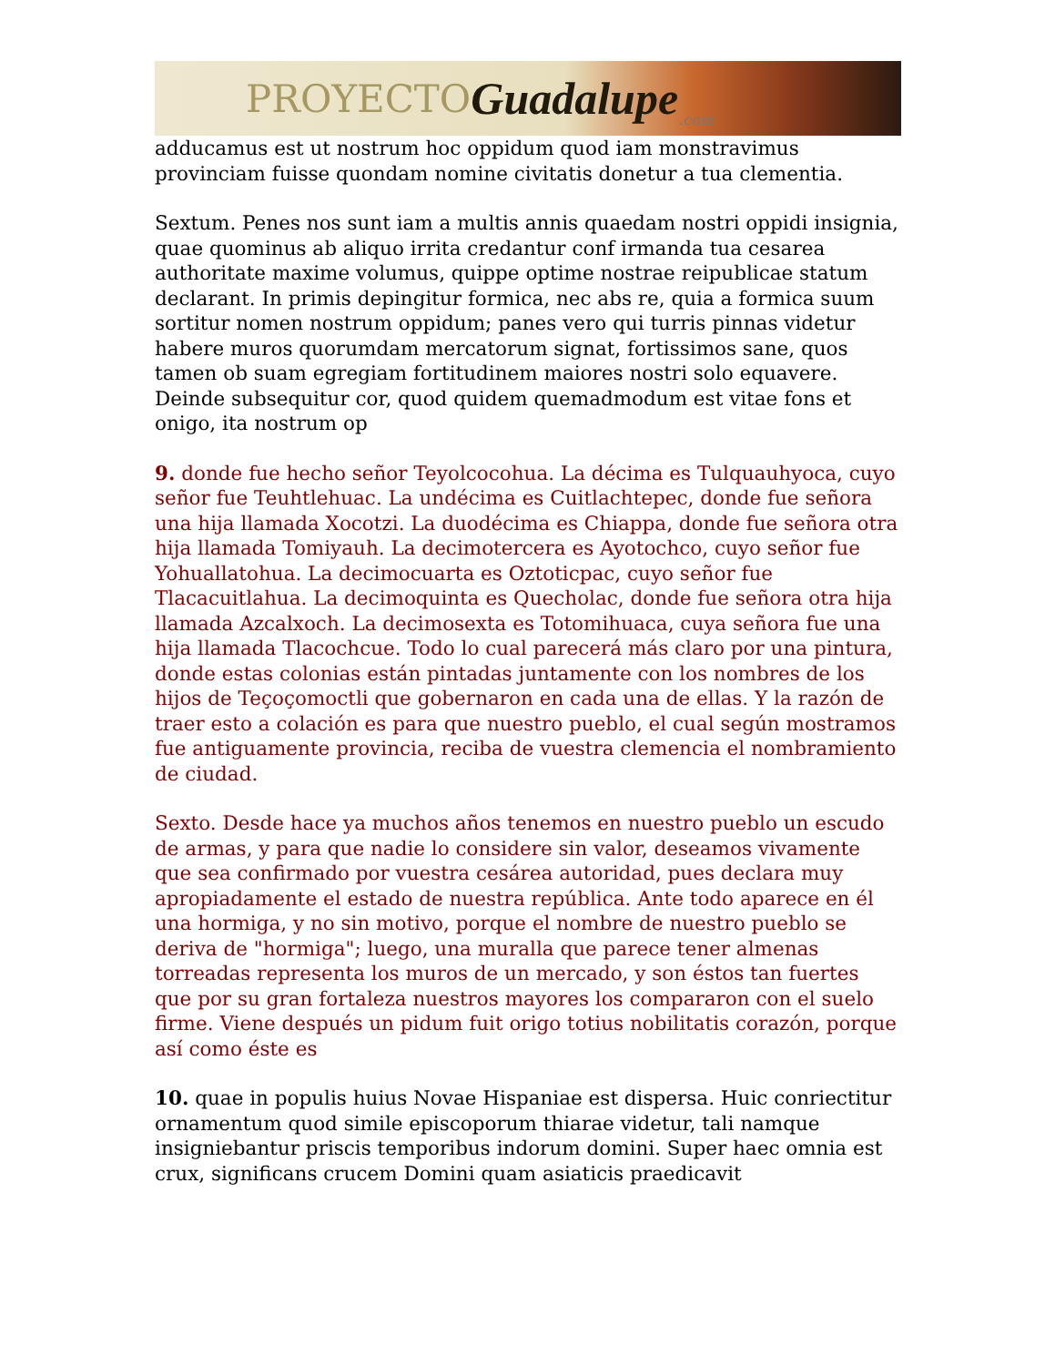PROYECTO Guadalupe.com
adducamus est ut nostrum hoc oppidum quod iam monstravimus provinciam fuisse quondam nomine civitatis donetur a tua clementia.
Sextum. Penes nos sunt iam a multis annis quaedam nostri oppidi insignia, quae quominus ab aliquo irrita credantur conf irmanda tua cesarea authoritate maxime volumus, quippe optime nostrae reipublicae statum declarant. In primis depingitur formica, nec abs re, quia a formica suum sortitur nomen nostrum oppidum; panes vero qui turris pinnas videtur habere muros quorumdam mercatorum signat, fortissimos sane, quos tamen ob suam egregiam fortitudinem maiores nostri solo equavere. Deinde subsequitur cor, quod quidem quemadmodum est vitae fons et onigo, ita nostrum op
9. donde fue hecho señor Teyolcocohua. La décima es Tulquauhyoca, cuyo señor fue Teuhtlehuac. La undécima es Cuitlachtepec, donde fue señora una hija llamada Xocotzi. La duodécima es Chiappa, donde fue señora otra hija llamada Tomiyauh. La decimotercera es Ayotochco, cuyo señor fue Yohuallatohua. La decimocuarta es Oztoticpac, cuyo señor fue Tlacacuitlahua. La decimoquinta es Quecholac, donde fue señora otra hija llamada Azcalxoch. La decimosexta es Totomihuaca, cuya señora fue una hija llamada Tlacochcue. Todo lo cual parecerá más claro por una pintura, donde estas colonias están pintadas juntamente con los nombres de los hijos de Teçoçomoctli que gobernaron en cada una de ellas. Y la razón de traer esto a colación es para que nuestro pueblo, el cual según mostramos fue antiguamente provincia, reciba de vuestra clemencia el nombramiento de ciudad.
Sexto. Desde hace ya muchos años tenemos en nuestro pueblo un escudo de armas, y para que nadie lo considere sin valor, deseamos vivamente que sea confirmado por vuestra cesárea autoridad, pues declara muy apropiadamente el estado de nuestra república. Ante todo aparece en él una hormiga, y no sin motivo, porque el nombre de nuestro pueblo se deriva de "hormiga"; luego, una muralla que parece tener almenas torreadas representa los muros de un mercado, y son éstos tan fuertes que por su gran fortaleza nuestros mayores los compararon con el suelo firme. Viene después un pidum fuit origo totius nobilitatis corazón, porque así como éste es
10. quae in populis huius Novae Hispaniae est dispersa. Huic conriectitur ornamentum quod simile episcoporum thiarae videtur, tali namque insigniebantur priscis temporibus indorum domini. Super haec omnia est crux, significans crucem Domini quam asiaticis praedicavit